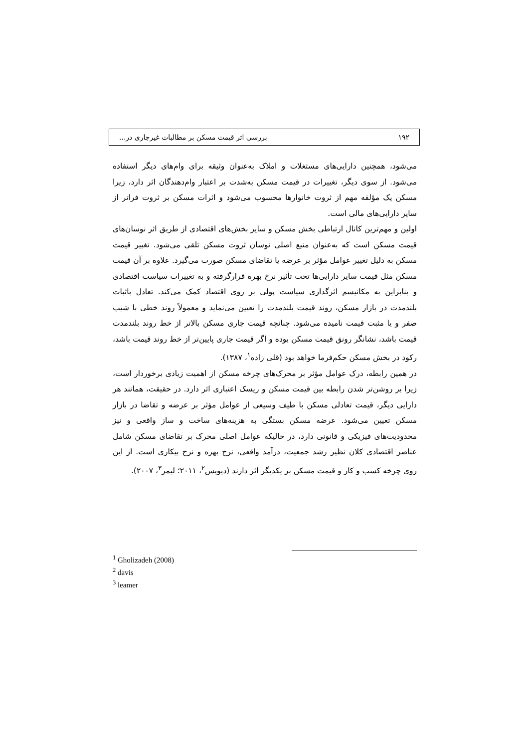۱۹۲ بررسی اثر قیمت مسکن بر مطالبات غیرجاری در...
می‌شود، همچنین دارایی‌های مستغلات و املاک به‌عنوان وثیقه برای وام‌های دیگر استفاده می‌شود. از سوی دیگر، تغییرات در قیمت مسکن به‌شدت بر اعتبار وام‌دهندگان اثر دارد، زیرا مسکن یک مؤلفه مهم از ثروت خانوارها محسوب می‌شود و اثرات مسکن بر ثروت فراتر از سایر دارایی‌های مالی است.
اولین و مهم‌ترین کانال ارتباطی بخش مسکن و سایر بخش‌های اقتصادی از طریق اثر نوسان‌های قیمت مسکن است که به‌عنوان منبع اصلی نوسان ثروت مسکن تلقی می‌شود. تغییر قیمت مسکن به دلیل تغییر عوامل مؤثر بر عرضه یا تقاضای مسکن صورت می‌گیرد. علاوه بر آن قیمت مسکن مثل قیمت سایر دارایی‌ها تحت تأثیر نرخ بهره قرارگرفته و به تغییرات سیاست اقتصادی و بنابراین به مکانیسم اثرگذاری سیاست پولی بر روی اقتصاد کمک می‌کند. تعادل باثبات بلندمدت در بازار مسکن، روند قیمت بلندمدت را تعیین می‌نماید و معمولاً روند خطی با شیب صفر و یا مثبت قیمت نامیده می‌شود. چنانچه قیمت جاری مسکن بالاتر از خط روند بلندمدت قیمت باشد، نشانگر رونق قیمت مسکن بوده و اگر قیمت جاری پایین‌تر از خط روند قیمت باشد، رکود در بخش مسکن حکم‌فرما خواهد بود (قلی زاده<sup>۱</sup>، ۱۳۸۷).
در همین رابطه، درک عوامل مؤثر بر محرک‌های چرخه مسکن از اهمیت زیادی برخوردار است، زیرا بر روشن‌تر شدن رابطه بین قیمت مسکن و ریسک اعتباری اثر دارد. در حقیقت، همانند هر دارایی دیگر، قیمت تعادلی مسکن با طیف وسیعی از عوامل مؤثر بر عرضه و تقاضا در بازار مسکن تعیین می‌شود. عرضه مسکن بستگی به هزینه‌های ساخت و ساز واقعی و نیز محدودیت‌های فیزیکی و قانونی دارد، در حالیکه عوامل اصلی محرک بر تقاضای مسکن شامل عناصر اقتصادی کلان نظیر رشد جمعیت، درآمد واقعی، نرخ بهره و نرخ بیکاری است. از این روی چرخه کسب و کار و قیمت مسکن بر یکدیگر اثر دارند (دیویس<sup>۲</sup>، ۲۰۱۱؛ لیمر<sup>۳</sup>، ۲۰۰۷).
<sup>1</sup> Gholizadeh (2008)
<sup>2</sup> davis
<sup>3</sup> leamer